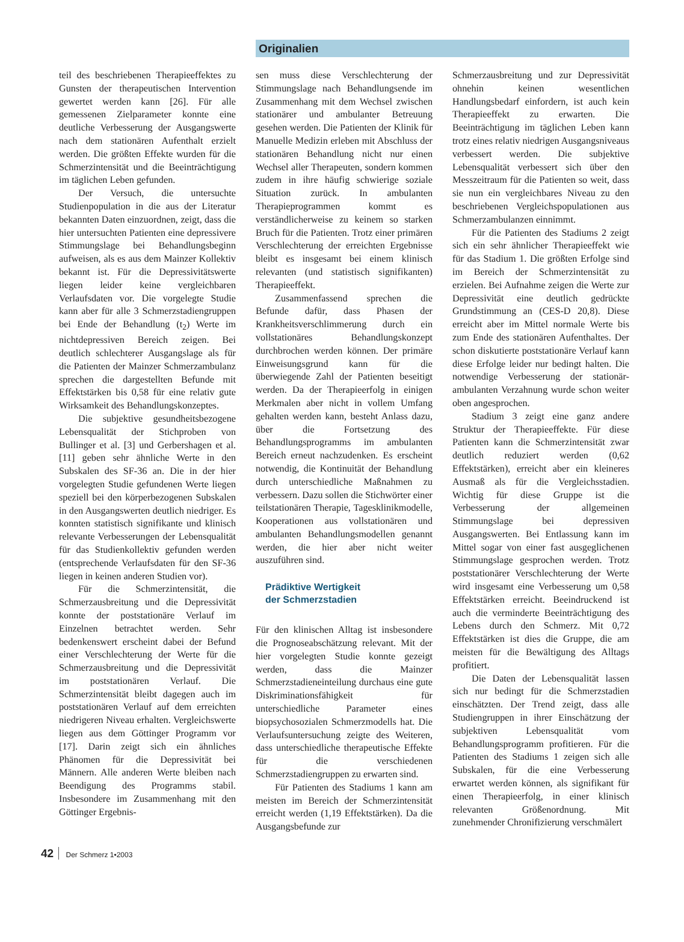Originalien
teil des beschriebenen Therapieeffektes zu Gunsten der therapeutischen Intervention gewertet werden kann [26]. Für alle gemessenen Zielparameter konnte eine deutliche Verbesserung der Ausgangswerte nach dem stationären Aufenthalt erzielt werden. Die größten Effekte wurden für die Schmerzintensität und die Beeinträchtigung im täglichen Leben gefunden.
Der Versuch, die untersuchte Studienpopulation in die aus der Literatur bekannten Daten einzuordnen, zeigt, dass die hier untersuchten Patienten eine depressivere Stimmungslage bei Behandlungsbeginn aufweisen, als es aus dem Mainzer Kollektiv bekannt ist. Für die Depressivitätswerte liegen leider keine vergleichbaren Verlaufsdaten vor. Die vorgelegte Studie kann aber für alle 3 Schmerzstadiengruppen bei Ende der Behandlung (t<sub>2</sub>) Werte im nichtdepressiven Bereich zeigen. Bei deutlich schlechterer Ausgangslage als für die Patienten der Mainzer Schmerzambulanz sprechen die dargestellten Befunde mit Effektstärken bis 0,58 für eine relativ gute Wirksamkeit des Behandlungskonzeptes.
Die subjektive gesundheitsbezogene Lebensqualität der Stichproben von Bullinger et al. [3] und Gerbershagen et al. [11] geben sehr ähnliche Werte in den Subskalen des SF-36 an. Die in der hier vorgelegten Studie gefundenen Werte liegen speziell bei den körperbezogenen Subskalen in den Ausgangswerten deutlich niedriger. Es konnten statistisch signifikante und klinisch relevante Verbesserungen der Lebensqualität für das Studienkollektiv gefunden werden (entsprechende Verlaufsdaten für den SF-36 liegen in keinen anderen Studien vor).
Für die Schmerzintensität, die Schmerzausbreitung und die Depressivität konnte der poststationäre Verlauf im Einzelnen betrachtet werden. Sehr bedenkenswert erscheint dabei der Befund einer Verschlechterung der Werte für die Schmerzausbreitung und die Depressivität im poststationären Verlauf. Die Schmerzintensität bleibt dagegen auch im poststationären Verlauf auf dem erreichten niedrigeren Niveau erhalten. Vergleichswerte liegen aus dem Göttinger Programm vor [17]. Darin zeigt sich ein ähnliches Phänomen für die Depressivität bei Männern. Alle anderen Werte bleiben nach Beendigung des Programms stabil. Insbesondere im Zusammenhang mit den Göttinger Ergebnis-
sen muss diese Verschlechterung der Stimmungslage nach Behandlungsende im Zusammenhang mit dem Wechsel zwischen stationärer und ambulanter Betreuung gesehen werden. Die Patienten der Klinik für Manuelle Medizin erleben mit Abschluss der stationären Behandlung nicht nur einen Wechsel aller Therapeuten, sondern kommen zudem in ihre häufig schwierige soziale Situation zurück. In ambulanten Therapieprogrammen kommt es verständlicherweise zu keinem so starken Bruch für die Patienten. Trotz einer primären Verschlechterung der erreichten Ergebnisse bleibt es insgesamt bei einem klinisch relevanten (und statistisch signifikanten) Therapieeffekt.
Zusammenfassend sprechen die Befunde dafür, dass Phasen der Krankheitsverschlimmerung durch ein vollstationäres Behandlungskonzept durchbrochen werden können. Der primäre Einweisungsgrund kann für die überwiegende Zahl der Patienten beseitigt werden. Da der Therapieerfolg in einigen Merkmalen aber nicht in vollem Umfang gehalten werden kann, besteht Anlass dazu, über die Fortsetzung des Behandlungsprogramms im ambulanten Bereich erneut nachzudenken. Es erscheint notwendig, die Kontinuität der Behandlung durch unterschiedliche Maßnahmen zu verbessern. Dazu sollen die Stichwörter einer teilstationären Therapie, Tagesklinikmodelle, Kooperationen aus vollstationären und ambulanten Behandlungsmodellen genannt werden, die hier aber nicht weiter auszuführen sind.
Prädiktive Wertigkeit
der Schmerzstadien
Für den klinischen Alltag ist insbesondere die Prognoseabschätzung relevant. Mit der hier vorgelegten Studie konnte gezeigt werden, dass die Mainzer Schmerzstadieneinteilung durchaus eine gute Diskriminationsfähigkeit für unterschiedliche Parameter eines biopsychosozialen Schmerzmodells hat. Die Verlaufsuntersuchung zeigte des Weiteren, dass unterschiedliche therapeutische Effekte für die verschiedenen Schmerzstadiengruppen zu erwarten sind.
Für Patienten des Stadiums 1 kann am meisten im Bereich der Schmerzintensität erreicht werden (1,19 Effektstärken). Da die Ausgangsbefunde zur
Schmerzausbreitung und zur Depressivität ohnehin keinen wesentlichen Handlungsbedarf einfordern, ist auch kein Therapieeffekt zu erwarten. Die Beeinträchtigung im täglichen Leben kann trotz eines relativ niedrigen Ausgangsniveaus verbessert werden. Die subjektive Lebensqualität verbessert sich über den Messzeitraum für die Patienten so weit, dass sie nun ein vergleichbares Niveau zu den beschriebenen Vergleichspopulationen aus Schmerzambulanzen einnimmt.
Für die Patienten des Stadiums 2 zeigt sich ein sehr ähnlicher Therapieeffekt wie für das Stadium 1. Die größten Erfolge sind im Bereich der Schmerzintensität zu erzielen. Bei Aufnahme zeigen die Werte zur Depressivität eine deutlich gedrückte Grundstimmung an (CES-D 20,8). Diese erreicht aber im Mittel normale Werte bis zum Ende des stationären Aufenthaltes. Der schon diskutierte poststationäre Verlauf kann diese Erfolge leider nur bedingt halten. Die notwendige Verbesserung der stationär-ambulanten Verzahnung wurde schon weiter oben angesprochen.
Stadium 3 zeigt eine ganz andere Struktur der Therapieeffekte. Für diese Patienten kann die Schmerzintensität zwar deutlich reduziert werden (0,62 Effektstärken), erreicht aber ein kleineres Ausmaß als für die Vergleichsstadien. Wichtig für diese Gruppe ist die Verbesserung der allgemeinen Stimmungslage bei depressiven Ausgangswerten. Bei Entlassung kann im Mittel sogar von einer fast ausgeglichenen Stimmungslage gesprochen werden. Trotz poststationärer Verschlechterung der Werte wird insgesamt eine Verbesserung um 0,58 Effektstärken erreicht. Beeindruckend ist auch die verminderte Beeinträchtigung des Lebens durch den Schmerz. Mit 0,72 Effektstärken ist dies die Gruppe, die am meisten für die Bewältigung des Alltags profitiert.
Die Daten der Lebensqualität lassen sich nur bedingt für die Schmerzstadien einschätzten. Der Trend zeigt, dass alle Studiengruppen in ihrer Einschätzung der subjektiven Lebensqualität vom Behandlungsprogramm profitieren. Für die Patienten des Stadiums 1 zeigen sich alle Subskalen, für die eine Verbesserung erwartet werden können, als signifikant für einen Therapieerfolg, in einer klinisch relevanten Größenordnung. Mit zunehmender Chronifizierung verschmälert
42 Der Schmerz 1•2003